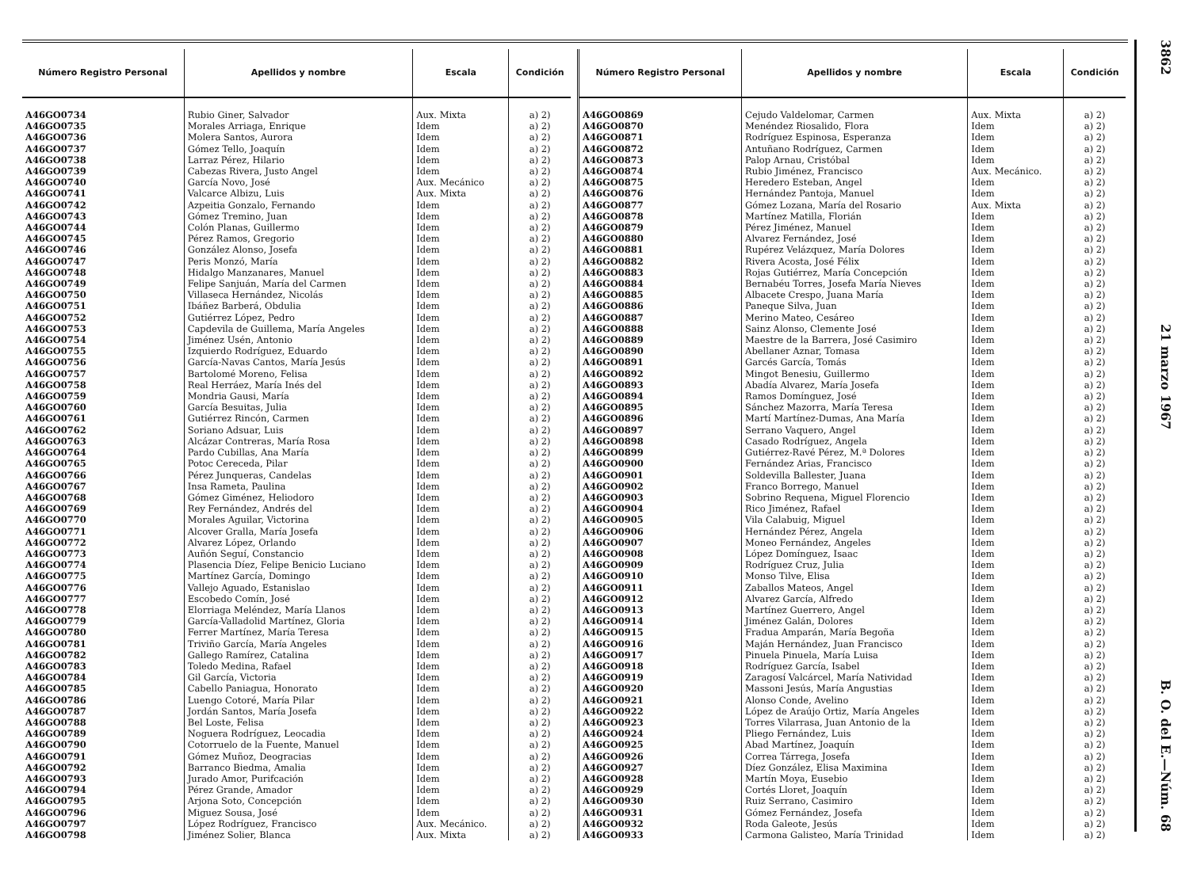| Número Registro Personal | Apellidos y nombre | Escala | Condición |
| --- | --- | --- | --- |
| A46GO0734 | Rubio Giner, Salvador | Aux. Mixta | a) 2) |
| A46GO0735 | Morales Arriaga, Enrique | Idem | a) 2) |
| A46GO0736 | Molera Santos, Aurora | Idem | a) 2) |
| A46GO0737 | Gómez Tello, Joaquín | Idem | a) 2) |
| A46GO0738 | Larraz Pérez, Hilario | Idem | a) 2) |
| A46GO0739 | Cabezas Rivera, Justo Angel | Idem | a) 2) |
| A46GO0740 | García Novo, José | Aux. Mecánico | a) 2) |
| A46GO0741 | Valcarce Albizu, Luis | Aux. Mixta | a) 2) |
| A46GO0742 | Azpeitia Gonzalo, Fernando | Idem | a) 2) |
| A46GO0743 | Gómez Tremino, Juan | Idem | a) 2) |
| A46GO0744 | Colón Planas, Guillermo | Idem | a) 2) |
| A46GO0745 | Pérez Ramos, Gregorio | Idem | a) 2) |
| A46GO0746 | González Alonso, Josefa | Idem | a) 2) |
| A46GO0747 | Peris Monzó, María | Idem | a) 2) |
| A46GO0748 | Hidalgo Manzanares, Manuel | Idem | a) 2) |
| A46GO0749 | Felipe Sanjuán, María del Carmen | Idem | a) 2) |
| A46GO0750 | Villaseca Hernández, Nicolás | Idem | a) 2) |
| A46GO0751 | Ibáñez Barberá, Obdulia | Idem | a) 2) |
| A46GO0752 | Gutiérrez López, Pedro | Idem | a) 2) |
| A46GO0753 | Capdevila de Guillema, María Angeles | Idem | a) 2) |
| A46GO0754 | Jiménez Usén, Antonio | Idem | a) 2) |
| A46GO0755 | Izquierdo Rodríguez, Eduardo | Idem | a) 2) |
| A46GO0756 | García-Navas Cantos, María Jesús | Idem | a) 2) |
| A46GO0757 | Bartolomé Moreno, Felisa | Idem | a) 2) |
| A46GO0758 | Real Herráez, María Inés del | Idem | a) 2) |
| A46GO0759 | Mondria Gausi, María | Idem | a) 2) |
| A46GO0760 | García Besuitas, Julia | Idem | a) 2) |
| A46GO0761 | Gutiérrez Rincón, Carmen | Idem | a) 2) |
| A46GO0762 | Soriano Adsuar, Luis | Idem | a) 2) |
| A46GO0763 | Alcázar Contreras, María Rosa | Idem | a) 2) |
| A46GO0764 | Pardo Cubillas, Ana María | Idem | a) 2) |
| A46GO0765 | Potoc Cereceda, Pilar | Idem | a) 2) |
| A46GO0766 | Pérez Junqueras, Candelas | Idem | a) 2) |
| A46GO0767 | Insa Rameta, Paulina | Idem | a) 2) |
| A46GO0768 | Gómez Giménez, Heliodoro | Idem | a) 2) |
| A46GO0769 | Rey Fernández, Andrés del | Idem | a) 2) |
| A46GO0770 | Morales Aguilar, Victorina | Idem | a) 2) |
| A46GO0771 | Alcover Gralla, María Josefa | Idem | a) 2) |
| A46GO0772 | Alvarez López, Orlando | Idem | a) 2) |
| A46GO0773 | Auñón Seguí, Constancio | Idem | a) 2) |
| A46GO0774 | Plasencia Díez, Felipe Benicio Luciano | Idem | a) 2) |
| A46GO0775 | Martínez García, Domingo | Idem | a) 2) |
| A46GO0776 | Vallejo Aguado, Estanislao | Idem | a) 2) |
| A46GO0777 | Escobedo Comín, José | Idem | a) 2) |
| A46GO0778 | Elorriaga Meléndez, María Llanos | Idem | a) 2) |
| A46GO0779 | García-Valladolid Martínez, Gloria | Idem | a) 2) |
| A46GO0780 | Ferrer Martínez, María Teresa | Idem | a) 2) |
| A46GO0781 | Triviño García, María Angeles | Idem | a) 2) |
| A46GO0782 | Gallego Ramírez, Catalina | Idem | a) 2) |
| A46GO0783 | Toledo Medina, Rafael | Idem | a) 2) |
| A46GO0784 | Gil García, Victoria | Idem | a) 2) |
| A46GO0785 | Cabello Paniagua, Honorato | Idem | a) 2) |
| A46GO0786 | Luengo Cotoré, María Pilar | Idem | a) 2) |
| A46GO0787 | Jordán Santos, María Josefa | Idem | a) 2) |
| A46GO0788 | Bel Loste, Felisa | Idem | a) 2) |
| A46GO0789 | Noguera Rodríguez, Leocadia | Idem | a) 2) |
| A46GO0790 | Cotorruelo de la Fuente, Manuel | Idem | a) 2) |
| A46GO0791 | Gómez Muñoz, Deogracias | Idem | a) 2) |
| A46GO0792 | Barranco Biedma, Amalia | Idem | a) 2) |
| A46GO0793 | Jurado Amor, Purifcación | Idem | a) 2) |
| A46GO0794 | Pérez Grande, Amador | Idem | a) 2) |
| A46GO0795 | Arjona Soto, Concepción | Idem | a) 2) |
| A46GO0796 | Miguez Sousa, José | Idem | a) 2) |
| A46GO0797 | López Rodríguez, Francisco | Aux. Mecánico. | a) 2) |
| A46GO0798 | Jiménez Solier, Blanca | Aux. Mixta | a) 2) |
| Número Registro Personal | Apellidos y nombre | Escala | Condición |
| --- | --- | --- | --- |
| A46GO0869 | Cejudo Valdelomar, Carmen | Aux. Mixta | a) 2) |
| A46GO0870 | Menéndez Riosalido, Flora | Idem | a) 2) |
| A46GO0871 | Rodríguez Espinosa, Esperanza | Idem | a) 2) |
| A46GO0872 | Antuñano Rodríguez, Carmen | Idem | a) 2) |
| A46GO0873 | Palop Arnau, Cristóbal | Idem | a) 2) |
| A46GO0874 | Rubio Jiménez, Francisco | Aux. Mecánico. | a) 2) |
| A46GO0875 | Heredero Esteban, Angel | Idem | a) 2) |
| A46GO0876 | Hernández Pantoja, Manuel | Idem | a) 2) |
| A46GO0877 | Gómez Lozana, María del Rosario | Aux. Mixta | a) 2) |
| A46GO0878 | Martínez Matilla, Florián | Idem | a) 2) |
| A46GO0879 | Pérez Jiménez, Manuel | Idem | a) 2) |
| A46GO0880 | Alvarez Fernández, José | Idem | a) 2) |
| A46GO0881 | Rupérez Velázquez, María Dolores | Idem | a) 2) |
| A46GO0882 | Rivera Acosta, José Félix | Idem | a) 2) |
| A46GO0883 | Rojas Gutiérrez, María Concepción | Idem | a) 2) |
| A46GO0884 | Bernabéu Torres, Josefa María Nieves | Idem | a) 2) |
| A46GO0885 | Albacete Crespo, Juana María | Idem | a) 2) |
| A46GO0886 | Paneque Silva, Juan | Idem | a) 2) |
| A46GO0887 | Merino Mateo, Cesáreo | Idem | a) 2) |
| A46GO0888 | Sainz Alonso, Clemente José | Idem | a) 2) |
| A46GO0889 | Maestre de la Barrera, José Casimiro | Idem | a) 2) |
| A46GO0890 | Abellaner Aznar, Tomasa | Idem | a) 2) |
| A46GO0891 | Garcés García, Tomás | Idem | a) 2) |
| A46GO0892 | Mingot Benesiu, Guillermo | Idem | a) 2) |
| A46GO0893 | Abadía Alvarez, María Josefa | Idem | a) 2) |
| A46GO0894 | Ramos Domínguez, José | Idem | a) 2) |
| A46GO0895 | Sánchez Mazorra, María Teresa | Idem | a) 2) |
| A46GO0896 | Martí Martínez-Dumas, Ana María | Idem | a) 2) |
| A46GO0897 | Serrano Vaquero, Angel | Idem | a) 2) |
| A46GO0898 | Casado Rodríguez, Angela | Idem | a) 2) |
| A46GO0899 | Gutiérrez-Ravé Pérez, M.ª Dolores | Idem | a) 2) |
| A46GO0900 | Fernández Arias, Francisco | Idem | a) 2) |
| A46GO0901 | Soldevilla Ballester, Juana | Idem | a) 2) |
| A46GO0902 | Franco Borrego, Manuel | Idem | a) 2) |
| A46GO0903 | Sobrino Requena, Miguel Florencio | Idem | a) 2) |
| A46GO0904 | Rico Jiménez, Rafael | Idem | a) 2) |
| A46GO0905 | Vila Calabuig, Miguel | Idem | a) 2) |
| A46GO0906 | Hernández Pérez, Angela | Idem | a) 2) |
| A46GO0907 | Moneo Fernández, Angeles | Idem | a) 2) |
| A46GO0908 | López Domínguez, Isaac | Idem | a) 2) |
| A46GO0909 | Rodríguez Cruz, Julia | Idem | a) 2) |
| A46GO0910 | Monso Tilve, Elisa | Idem | a) 2) |
| A46GO0911 | Zaballos Mateos, Angel | Idem | a) 2) |
| A46GO0912 | Alvarez García, Alfredo | Idem | a) 2) |
| A46GO0913 | Martínez Guerrero, Angel | Idem | a) 2) |
| A46GO0914 | Jiménez Galán, Dolores | Idem | a) 2) |
| A46GO0915 | Fradua Amparán, María Begoña | Idem | a) 2) |
| A46GO0916 | Maján Hernández, Juan Francisco | Idem | a) 2) |
| A46GO0917 | Pinuela Pinuela, María Luisa | Idem | a) 2) |
| A46GO0918 | Rodríguez García, Isabel | Idem | a) 2) |
| A46GO0919 | Zaragosí Valcárcel, María Natividad | Idem | a) 2) |
| A46GO0920 | Massoni Jesús, María Angustias | Idem | a) 2) |
| A46GO0921 | Alonso Conde, Avelino | Idem | a) 2) |
| A46GO0922 | López de Araújo Ortiz, María Angeles | Idem | a) 2) |
| A46GO0923 | Torres Vilarrasa, Juan Antonio de la | Idem | a) 2) |
| A46GO0924 | Pliego Fernández, Luis | Idem | a) 2) |
| A46GO0925 | Abad Martínez, Joaquín | Idem | a) 2) |
| A46GO0926 | Correa Tárrega, Josefa | Idem | a) 2) |
| A46GO0927 | Díez González, Elisa Maximina | Idem | a) 2) |
| A46GO0928 | Martín Moya, Eusebio | Idem | a) 2) |
| A46GO0929 | Cortés Lloret, Joaquín | Idem | a) 2) |
| A46GO0930 | Ruiz Serrano, Casimiro | Idem | a) 2) |
| A46GO0931 | Gómez Fernández, Josefa | Idem | a) 2) |
| A46GO0932 | Roda Galeote, Jesús | Idem | a) 2) |
| A46GO0933 | Carmona Galisteo, María Trinidad | Idem | a) 2) |
3862 21 marzo 1967 B. O. del E.—Núm. 68